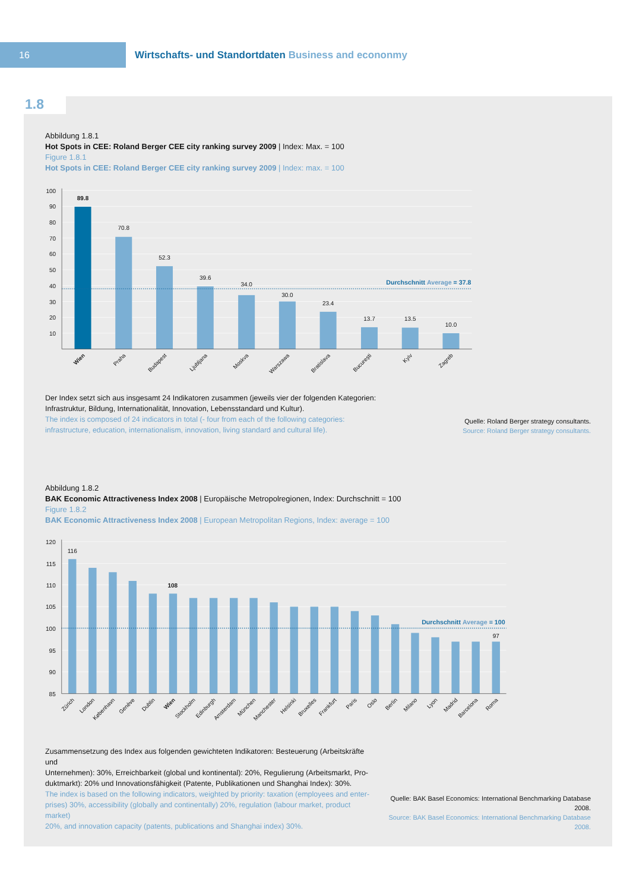16
Wirtschafts- und Standortdaten Business and econonmy
1.8
Abbildung 1.8.1
Hot Spots in CEE: Roland Berger CEE city ranking survey 2009 | Index: Max. = 100
Figure 1.8.1
Hot Spots in CEE: Roland Berger CEE city ranking survey 2009 | Index: max. = 100
100
90
80
70
60
50
40
30
20
10
Durchschnitt Average = 37.8
89.8
70.8
52.3
39.6
34.0
30.0
23.4
13.7
13.5
10.0
Wien
Praha
Budapest
Ljubljana
Moskva
Warszawa
Bratislava
București
Kyiv
Zagreb
Der Index setzt sich aus insgesamt 24 Indikatoren zusammen (jeweils vier der folgenden Kategorien:
Infrastruktur, Bildung, Internationalität, Innovation, Lebensstandard und Kultur).
The index is composed of 24 indicators in total (- four from each of the following categories:
infrastructure, education, internationalism, innovation, living standard and cultural life).
Quelle: Roland Berger strategy consultants.
Source: Roland Berger strategy consultants.
Abbildung 1.8.2
BAK Economic Attractiveness Index 2008 | Europäische Metropolregionen, Index: Durchschnitt = 100
Figure 1.8.2
BAK Economic Attractiveness Index 2008 | European Metropolitan Regions, Index: average = 100
120
115
110
105
100
95
90
85
Durchschnitt Average = 100
116
108
97
Zürich
London
København
Genève
Dublin
Wien
Stockholm
Edinburgh
Amsterdam
München
Manchester
Helsinki
Bruxelles
Frankfurt
Paris
Oslo
Berlin
Milano
Lyon
Madrid
Barcelona
Roma
Zusammensetzung des Index aus folgenden gewichteten Indikatoren: Besteuerung (Arbeitskräfte und
Unternehmen): 30%, Erreichbarkeit (global und kontinental): 20%, Regulierung (Arbeitsmarkt, Pro-
duktmarkt): 20% und Innovationsfähigkeit (Patente, Publikationen und Shanghai Index): 30%.
The index is based on the following indicators, weighted by priority: taxation (employees and enter-
prises) 30%, accessibility (globally and continentally) 20%, regulation (labour market, product market)
20%, and innovation capacity (patents, publications and Shanghai index) 30%.
Quelle: BAK Basel Economics: International Benchmarking Database 2008.
Source: BAK Basel Economics: International Benchmarking Database 2008.